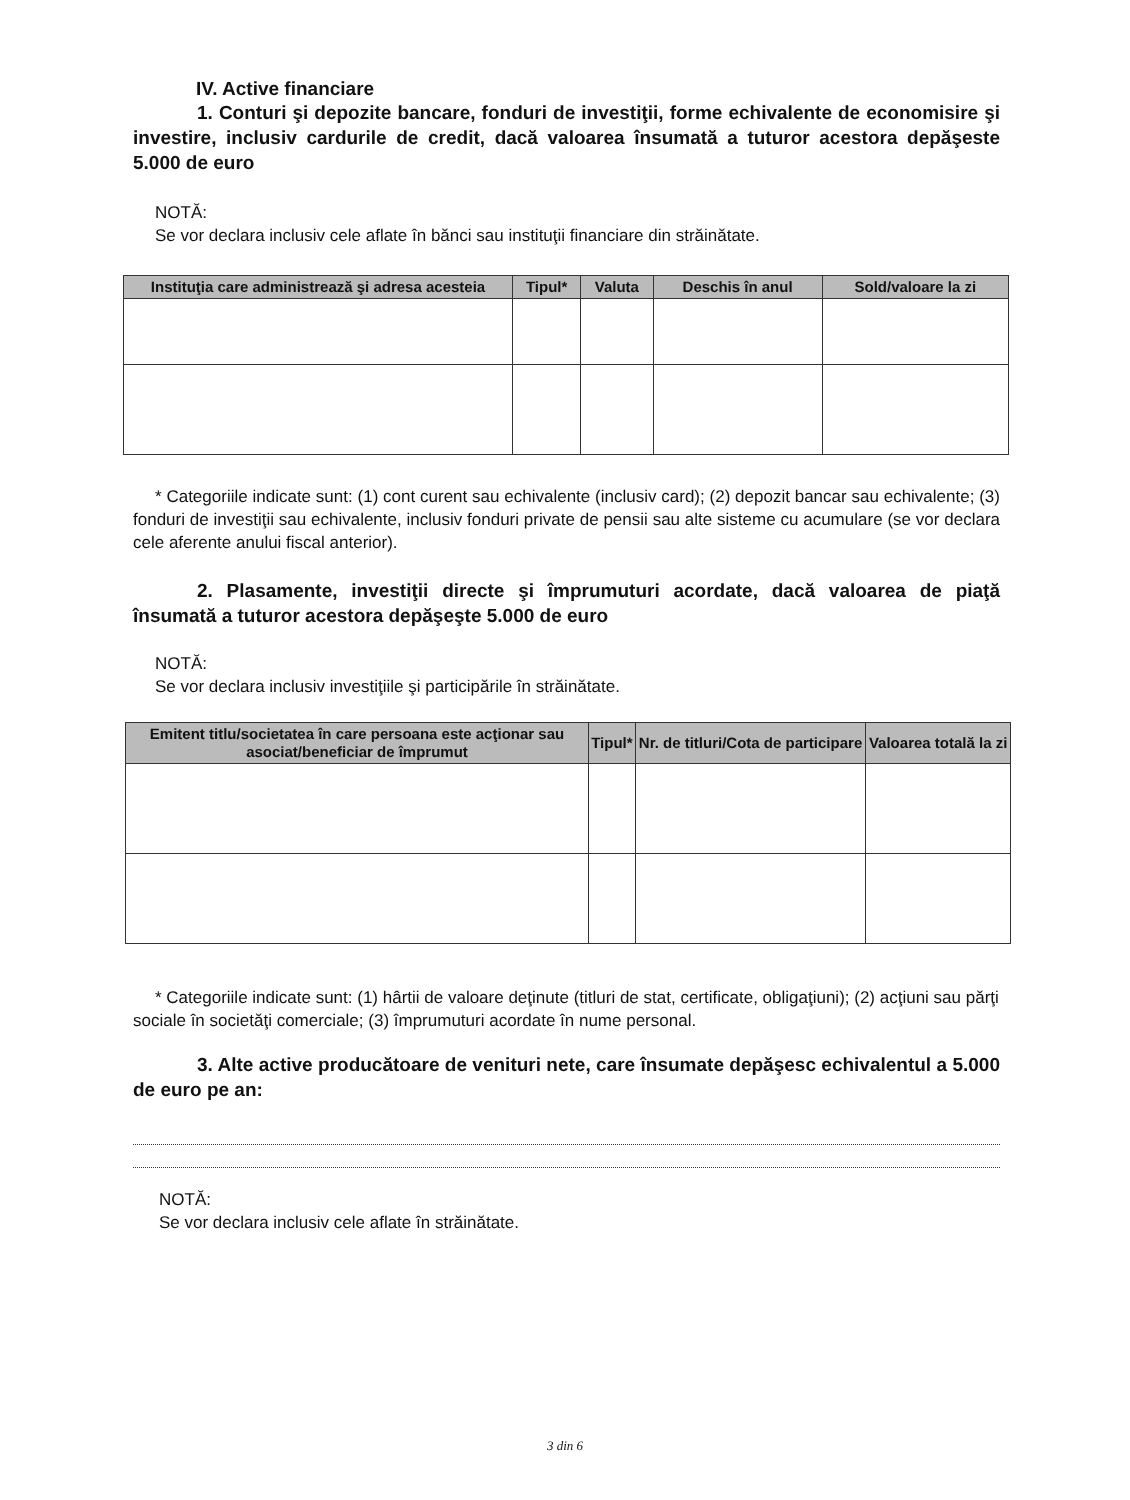IV. Active financiare
1. Conturi şi depozite bancare, fonduri de investiţii, forme echivalente de economisire şi investire, inclusiv cardurile de credit, dacă valoarea însumată a tuturor acestora depăşeste 5.000 de euro
NOTĂ:
Se vor declara inclusiv cele aflate în bănci sau instituţii financiare din străinătate.
| Instituţia care administrează şi adresa acesteia | Tipul* | Valuta | Deschis în anul | Sold/valoare la zi |
| --- | --- | --- | --- | --- |
* Categoriile indicate sunt: (1) cont curent sau echivalente (inclusiv card); (2) depozit bancar sau echivalente; (3) fonduri de investiţii sau echivalente, inclusiv fonduri private de pensii sau alte sisteme cu acumulare (se vor declara cele aferente anului fiscal anterior).
2. Plasamente, investiţii directe şi împrumuturi acordate, dacă valoarea de piaţă însumată a tuturor acestora depăşeşte 5.000 de euro
NOTĂ:
Se vor declara inclusiv investiţiile şi participările în străinătate.
| Emitent titlu/societatea în care persoana este acţionar sau asociat/beneficiar de împrumut | Tipul* | Nr. de titluri/Cota de participare | Valoarea totală la zi |
| --- | --- | --- | --- |
* Categoriile indicate sunt: (1) hârtii de valoare deţinute (titluri de stat, certificate, obligaţiuni); (2) acţiuni sau părţi sociale în societăţi comerciale; (3) împrumuturi acordate în nume personal.
3. Alte active producătoare de venituri nete, care însumate depăşesc echivalentul a 5.000 de euro pe an:
NOTĂ:
Se vor declara inclusiv cele aflate în străinătate.
3 din 6